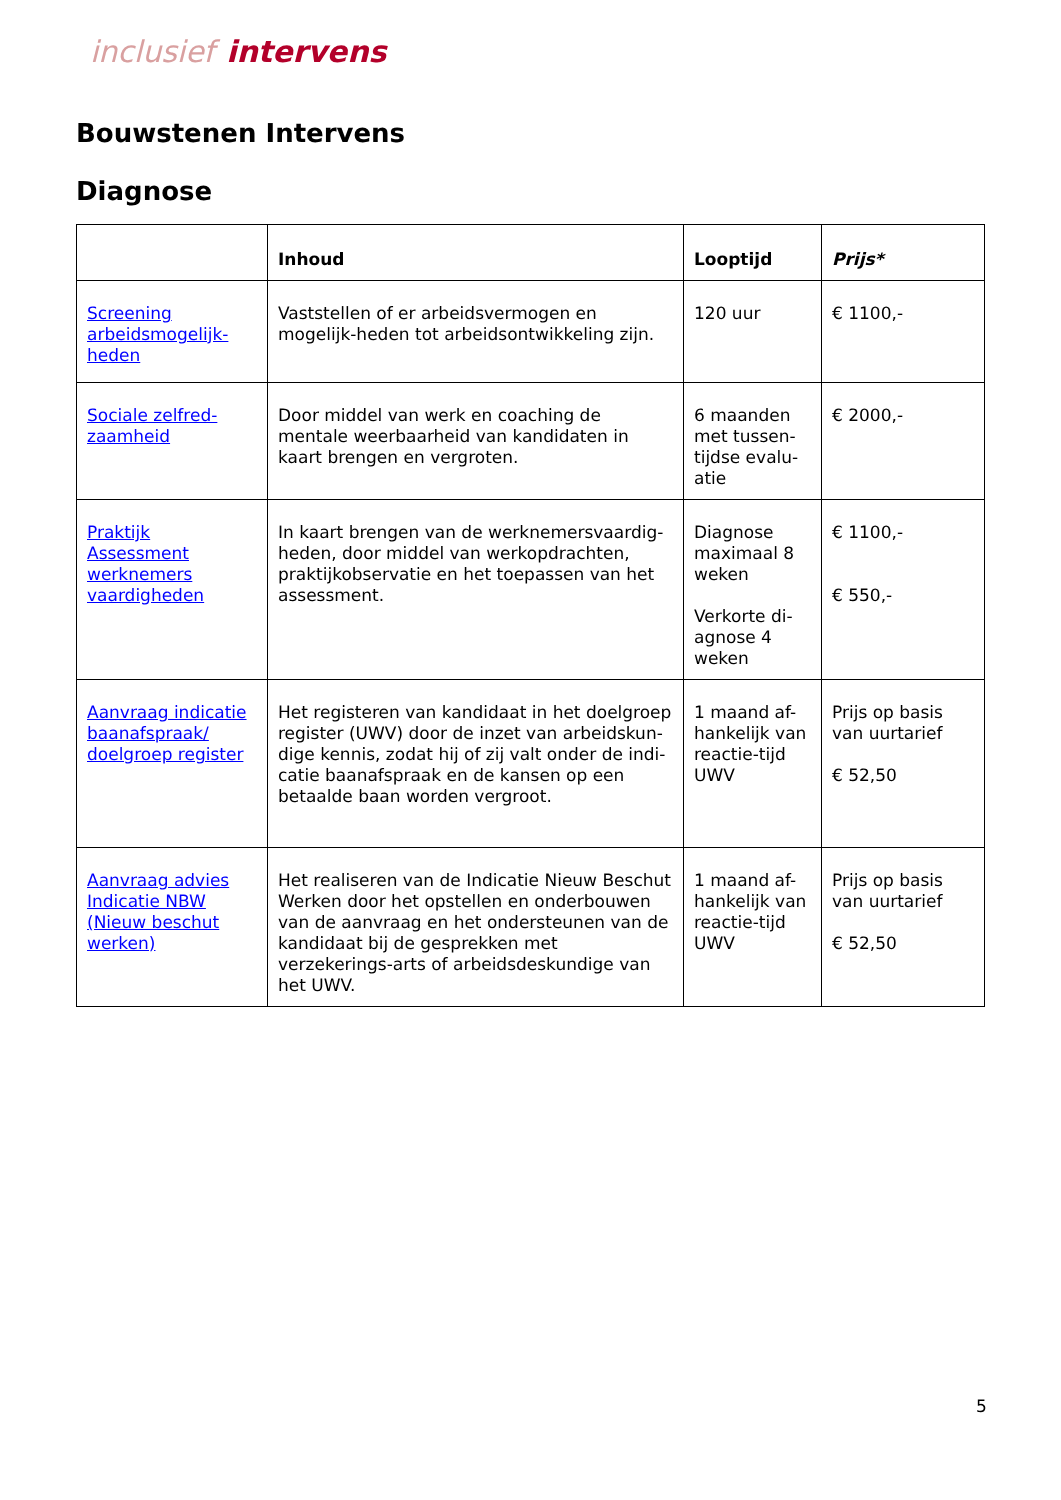inclusief intervens
Bouwstenen Intervens
Diagnose
| | Inhoud | Looptijd | Prijs* |
| --- | --- | --- | --- |
| Screening arbeidsmogelijk-heden | Vaststellen of er arbeidsvermogen en mogelijk-heden tot arbeidsontwikkeling zijn. | 120 uur | € 1100,- |
| Sociale zelfred-zaamheid | Door middel van werk en coaching de mentale weerbaarheid van kandidaten in kaart brengen en vergroten. | 6 maanden met tussen-tijdse evalu-atie | € 2000,- |
| Praktijk Assessment werknemers vaardigheden | In kaart brengen van de werknemersvaardig-heden, door middel van werkopdrachten, praktijkobservatie en het toepassen van het assessment. | Diagnose maximaal 8 weken Verkorte di-agnose 4 weken | € 1100,- € 550,- |
| Aanvraag indicatie baanafspraak/ doelgroep register | Het registeren van kandidaat in het doelgroep register (UWV) door de inzet van arbeidskun-dige kennis, zodat hij of zij valt onder de indi-catie baanafspraak en de kansen op een betaalde baan worden vergroot. | 1 maand af-hankelijk van reactie-tijd UWV | Prijs op basis van uurtarief € 52,50 |
| Aanvraag advies Indicatie NBW (Nieuw beschut werken) | Het realiseren van de Indicatie Nieuw Beschut Werken door het opstellen en onderbouwen van de aanvraag en het ondersteunen van de kandidaat bij de gesprekken met verzekerings-arts of arbeidsdeskundige van het UWV. | 1 maand af-hankelijk van reactie-tijd UWV | Prijs op basis van uurtarief € 52,50 |
5